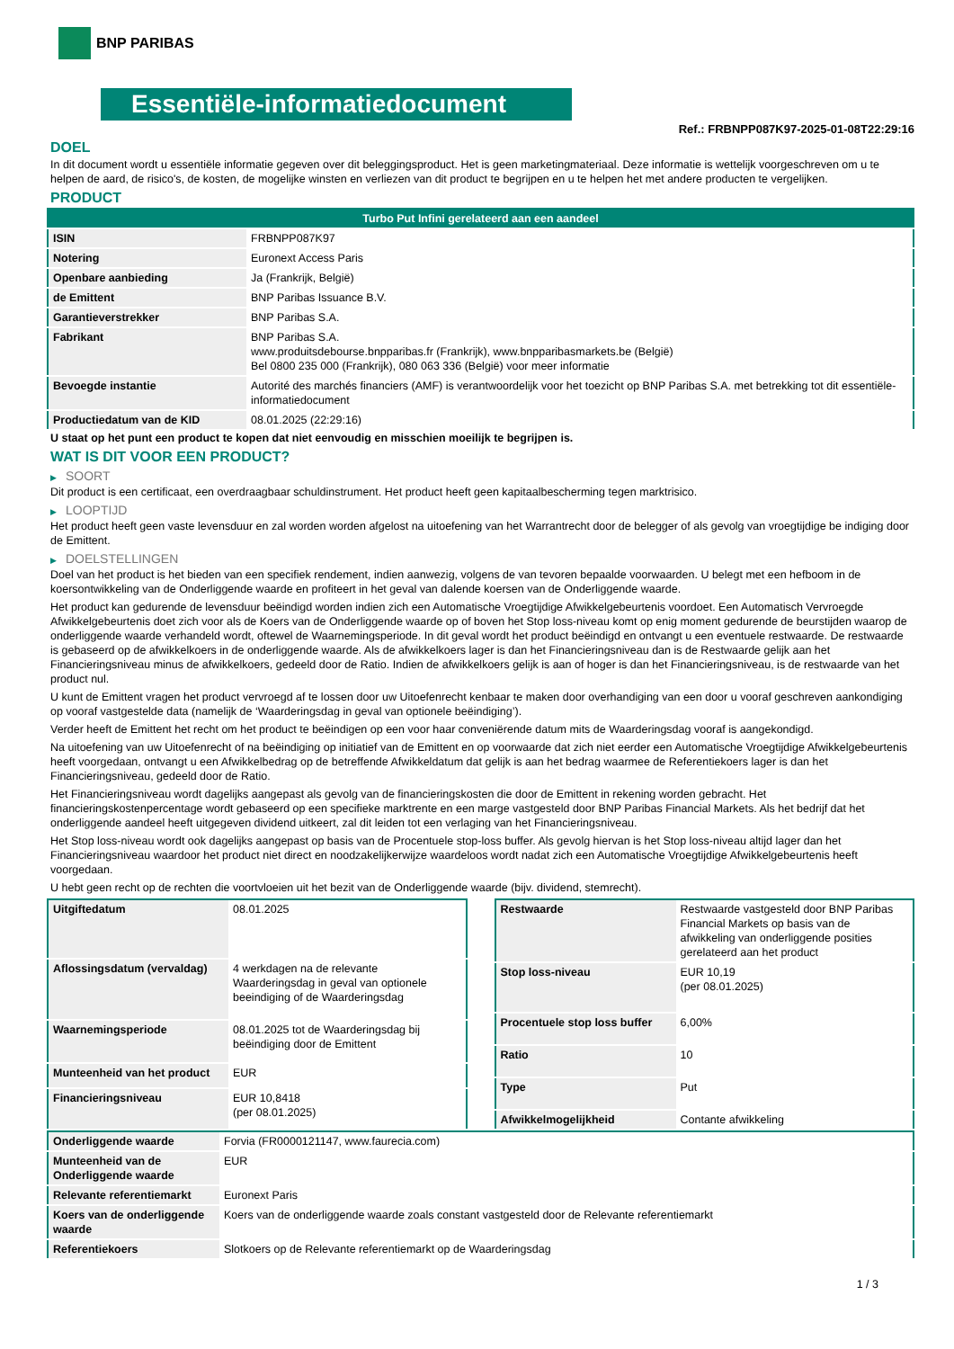BNP PARIBAS
Essentiële-informatiedocument
Ref.: FRBNPP087K97-2025-01-08T22:29:16
DOEL
In dit document wordt u essentiële informatie gegeven over dit beleggingsproduct. Het is geen marketingmateriaal. Deze informatie is wettelijk voorgeschreven om u te helpen de aard, de risico's, de kosten, de mogelijke winsten en verliezen van dit product te begrijpen en u te helpen het met andere producten te vergelijken.
PRODUCT
| Turbo Put Infini gerelateerd aan een aandeel | |
| --- | --- |
| ISIN | FRBNPP087K97 |
| Notering | Euronext Access Paris |
| Openbare aanbieding | Ja (Frankrijk, België) |
| de Emittent | BNP Paribas Issuance B.V. |
| Garantieverstrekker | BNP Paribas S.A. |
| Fabrikant | BNP Paribas S.A. www.produitsdebourse.bnpparibas.fr (Frankrijk), www.bnpparibasmarkets.be (België) Bel 0800 235 000 (Frankrijk), 080 063 336 (België) voor meer informatie |
| Bevoegde instantie | Autorité des marchés financiers (AMF) is verantwoordelijk voor het toezicht op BNP Paribas S.A. met betrekking tot dit essentiële-informatiedocument |
| Productiedatum van de KID | 08.01.2025 (22:29:16) |
U staat op het punt een product te kopen dat niet eenvoudig en misschien moeilijk te begrijpen is.
WAT IS DIT VOOR EEN PRODUCT?
▶ SOORT
Dit product is een certificaat, een overdraagbaar schuldinstrument. Het product heeft geen kapitaalbescherming tegen marktrisico.
▶ LOOPTIJD
Het product heeft geen vaste levensduur en zal worden worden afgelost na uitoefening van het Warrantrecht door de belegger of als gevolg van vroegtijdige be indiging door de Emittent.
▶ DOELSTELLINGEN
Doel van het product is het bieden van een specifiek rendement, indien aanwezig, volgens de van tevoren bepaalde voorwaarden. U belegt met een hefboom in de koersontwikkeling van de Onderliggende waarde en profiteert in het geval van dalende koersen van de Onderliggende waarde.
Het product kan gedurende de levensduur beëindigd worden indien zich een Automatische Vroegtijdige Afwikkelgebeurtenis voordoet. Een Automatisch Vervroegde Afwikkelgebeurtenis doet zich voor als de Koers van de Onderliggende waarde op of boven het Stop loss-niveau komt op enig moment gedurende de beurstijden waarop de onderliggende waarde verhandeld wordt, oftewel de Waarnemingsperiode. In dit geval wordt het product beëindigd en ontvangt u een eventuele restwaarde. De restwaarde is gebaseerd op de afwikkelkoers in de onderliggende waarde. Als de afwikkelkoers lager is dan het Financieringsniveau dan is de Restwaarde gelijk aan het Financieringsniveau minus de afwikkelkoers, gedeeld door de Ratio. Indien de afwikkelkoers gelijk is aan of hoger is dan het Financieringsniveau, is de restwaarde van het product nul.
U kunt de Emittent vragen het product vervroegd af te lossen door uw Uitoefenrecht kenbaar te maken door overhandiging van een door u vooraf geschreven aankondiging op vooraf vastgestelde data (namelijk de ‘Waarderingsdag in geval van optionele beëindiging’).
Verder heeft de Emittent het recht om het product te beëindigen op een voor haar conveniërende datum mits de Waarderingsdag vooraf is aangekondigd.
Na uitoefening van uw Uitoefenrecht of na beëindiging op initiatief van de Emittent en op voorwaarde dat zich niet eerder een Automatische Vroegtijdige Afwikkelgebeurtenis heeft voorgedaan, ontvangt u een Afwikkelbedrag op de betreffende Afwikkeldatum dat gelijk is aan het bedrag waarmee de Referentiekoers lager is dan het Financieringsniveau, gedeeld door de Ratio.
Het Financieringsniveau wordt dagelijks aangepast als gevolg van de financieringskosten die door de Emittent in rekening worden gebracht. Het financieringskostenpercentage wordt gebaseerd op een specifieke marktrente en een marge vastgesteld door BNP Paribas Financial Markets. Als het bedrijf dat het onderliggende aandeel heeft uitgegeven dividend uitkeert, zal dit leiden tot een verlaging van het Financieringsniveau.
Het Stop loss-niveau wordt ook dagelijks aangepast op basis van de Procentuele stop-loss buffer. Als gevolg hiervan is het Stop loss-niveau altijd lager dan het Financieringsniveau waardoor het product niet direct en noodzakelijkerwijze waardeloos wordt nadat zich een Automatische Vroegtijdige Afwikkelgebeurtenis heeft voorgedaan.
U hebt geen recht op de rechten die voortvloeien uit het bezit van de Onderliggende waarde (bijv. dividend, stemrecht).
| Uitgiftedatum | 08.01.2025 |
| Aflossingsdatum (vervaldag) | 4 werkdagen na de relevante Waarderingsdag in geval van optionele beeindiging of de Waarderingsdag |
| Waarnemingsperiode | 08.01.2025 tot de Waarderingsdag bij beëindiging door de Emittent |
| Munteenheid van het product | EUR |
| Financieringsniveau | EUR 10,8418 (per 08.01.2025) |
| Restwaarde | Restwaarde vastgesteld door BNP Paribas Financial Markets op basis van de afwikkeling van onderliggende posities gerelateerd aan het product |
| Stop loss-niveau | EUR 10,19 (per 08.01.2025) |
| Procentuele stop loss buffer | 6,00% |
| Ratio | 10 |
| Type | Put |
| Afwikkelmogelijkheid | Contante afwikkeling |
| Onderliggende waarde | Forvia (FR0000121147, www.faurecia.com) |
| Munteenheid van de Onderliggende waarde | EUR |
| Relevante referentiemarkt | Euronext Paris |
| Koers van de onderliggende waarde | Koers van de onderliggende waarde zoals constant vastgesteld door de Relevante referentiemarkt |
| Referentiekoers | Slotkoers op de Relevante referentiemarkt op de Waarderingsdag |
1 / 3